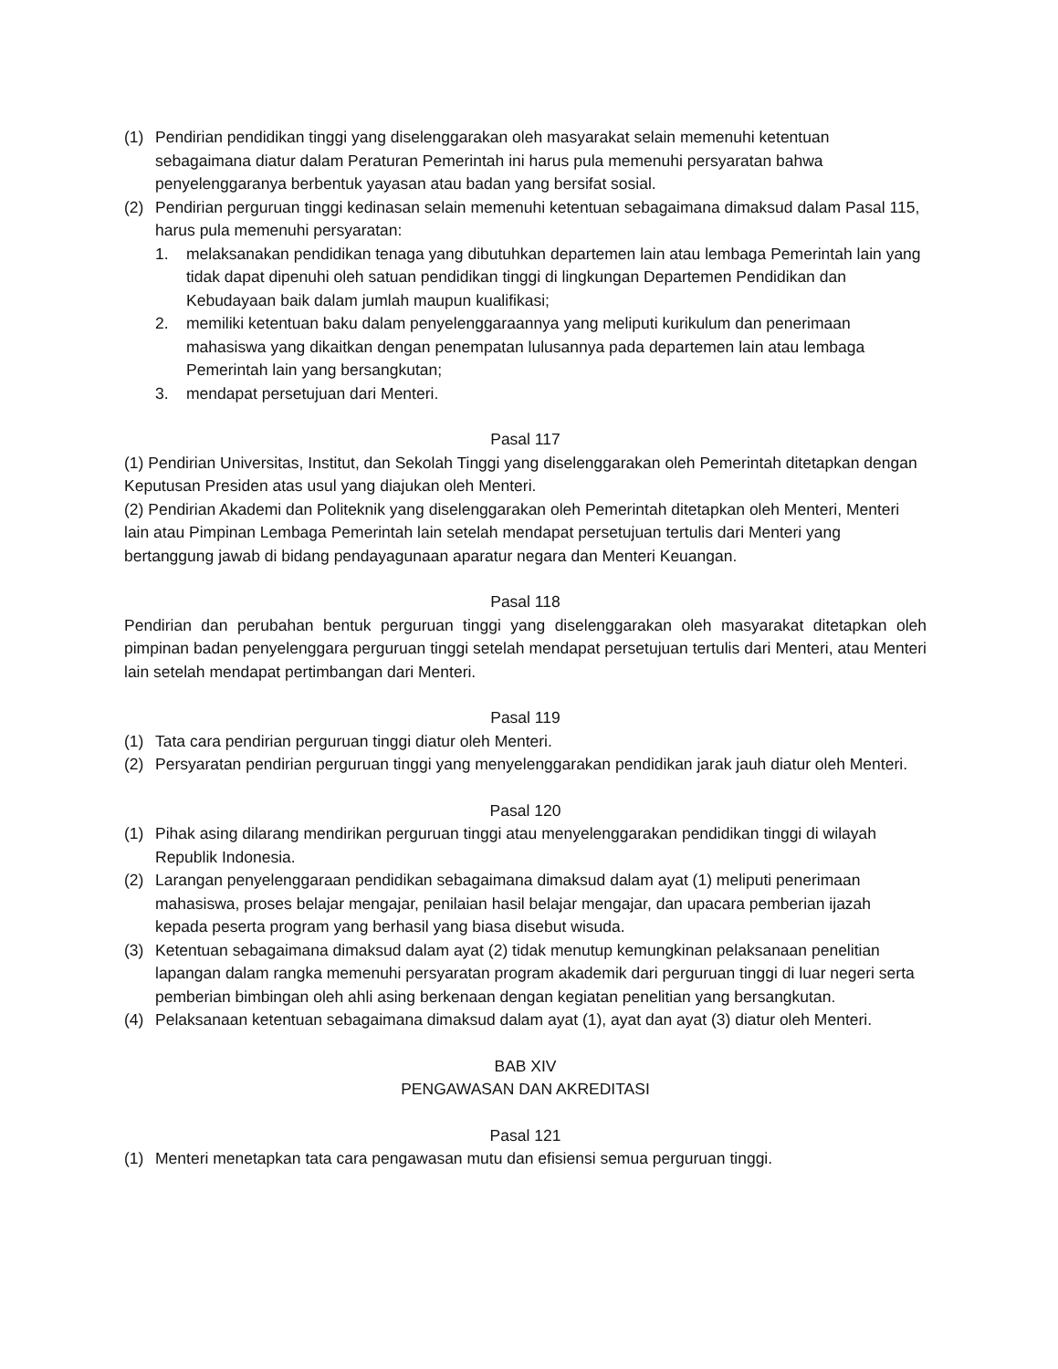(1) Pendirian pendidikan tinggi yang diselenggarakan oleh masyarakat selain memenuhi ketentuan sebagaimana diatur dalam Peraturan Pemerintah ini harus pula memenuhi persyaratan bahwa penyelenggaranya berbentuk yayasan atau badan yang bersifat sosial.
(2) Pendirian perguruan tinggi kedinasan selain memenuhi ketentuan sebagaimana dimaksud dalam Pasal 115, harus pula memenuhi persyaratan:
1. melaksanakan pendidikan tenaga yang dibutuhkan departemen lain atau lembaga Pemerintah lain yang tidak dapat dipenuhi oleh satuan pendidikan tinggi di lingkungan Departemen Pendidikan dan Kebudayaan baik dalam jumlah maupun kualifikasi;
2. memiliki ketentuan baku dalam penyelenggaraannya yang meliputi kurikulum dan penerimaan mahasiswa yang dikaitkan dengan penempatan lulusannya pada departemen lain atau lembaga Pemerintah lain yang bersangkutan;
3. mendapat persetujuan dari Menteri.
Pasal 117
(1) Pendirian Universitas, Institut, dan Sekolah Tinggi yang diselenggarakan oleh Pemerintah ditetapkan dengan Keputusan Presiden atas usul yang diajukan oleh Menteri.
(2) Pendirian Akademi dan Politeknik yang diselenggarakan oleh Pemerintah ditetapkan oleh Menteri, Menteri lain atau Pimpinan Lembaga Pemerintah lain setelah mendapat persetujuan tertulis dari Menteri yang bertanggung jawab di bidang pendayagunaan aparatur negara dan Menteri Keuangan.
Pasal 118
Pendirian dan perubahan bentuk perguruan tinggi yang diselenggarakan oleh masyarakat ditetapkan oleh pimpinan badan penyelenggara perguruan tinggi setelah mendapat persetujuan tertulis dari Menteri, atau Menteri lain setelah mendapat pertimbangan dari Menteri.
Pasal 119
(1) Tata cara pendirian perguruan tinggi diatur oleh Menteri.
(2) Persyaratan pendirian perguruan tinggi yang menyelenggarakan pendidikan jarak jauh diatur oleh Menteri.
Pasal 120
(1) Pihak asing dilarang mendirikan perguruan tinggi atau menyelenggarakan pendidikan tinggi di wilayah Republik Indonesia.
(2) Larangan penyelenggaraan pendidikan sebagaimana dimaksud dalam ayat (1) meliputi penerimaan mahasiswa, proses belajar mengajar, penilaian hasil belajar mengajar, dan upacara pemberian ijazah kepada peserta program yang berhasil yang biasa disebut wisuda.
(3) Ketentuan sebagaimana dimaksud dalam ayat (2) tidak menutup kemungkinan pelaksanaan penelitian lapangan dalam rangka memenuhi persyaratan program akademik dari perguruan tinggi di luar negeri serta pemberian bimbingan oleh ahli asing berkenaan dengan kegiatan penelitian yang bersangkutan.
(4) Pelaksanaan ketentuan sebagaimana dimaksud dalam ayat (1), ayat dan ayat (3) diatur oleh Menteri.
BAB XIV
PENGAWASAN DAN AKREDITASI
Pasal 121
(1) Menteri menetapkan tata cara pengawasan mutu dan efisiensi semua perguruan tinggi.